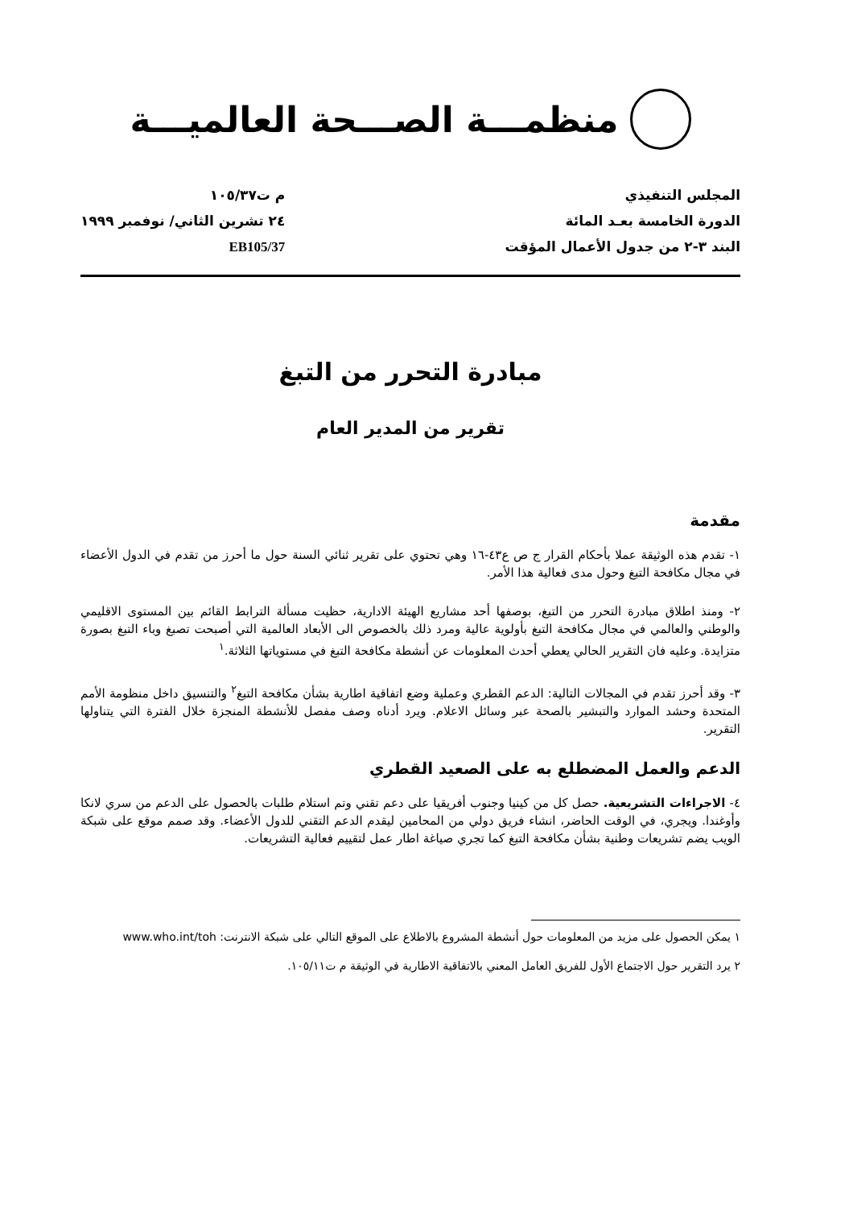منظمـــة الصـــحة العالميـــة
المجلس التنفيذي
الدورة الخامسة بعـد المائة
البند ٣-٢ من جدول الأعمال المؤقت
م ت١٠٥/٣٧
٢٤ تشرين الثاني/ نوفمبر ١٩٩٩
EB105/37
مبادرة التحرر من التبغ
تقرير من المدير العام
مقدمة
١- تقدم هذه الوثيقة عملا بأحكام القرار ج ص ع٤٣-١٦ وهي تحتوي على تقرير ثنائي السنة حول ما أحرز من تقدم في الدول الأعضاء في مجال مكافحة التبغ وحول مدى فعالية هذا الأمر.
٢- ومنذ اطلاق مبادرة التحرر من التبغ، بوصفها أحد مشاريع الهيئة الادارية، حظيت مسألة الترابط القائم بين المستوى الاقليمي والوطني والعالمي في مجال مكافحة التبغ بأولوية عالية ومرد ذلك بالخصوص الى الأبعاد العالمية التي أصبحت تصبغ وباء التبغ بصورة متزايدة. وعليه فان التقرير الحالي يعطي أحدث المعلومات عن أنشطة مكافحة التبغ في مستوياتها الثلاثة.<sup>١</sup>
٣- وقد أحرز تقدم في المجالات التالية: الدعم القطري وعملية وضع اتفاقية اطارية بشأن مكافحة التبغ<sup>٢</sup> والتنسيق داخل منظومة الأمم المتحدة وحشد الموارد والتبشير بالصحة عبر وسائل الاعلام. ويرد أدناه وصف مفصل للأنشطة المنجزة خلال الفترة التي يتناولها التقرير.
الدعم والعمل المضطلع به على الصعيد القطري
٤- الاجراءات التشريعية. حصل كل من كينيا وجنوب أفريقيا على دعم تقني وتم استلام طلبات بالحصول على الدعم من سري لانكا وأوغندا. ويجري، في الوقت الحاضر، انشاء فريق دولي من المحامين ليقدم الدعم التقني للدول الأعضاء. وقد صمم موقع على شبكة الويب يضم تشريعات وطنية بشأن مكافحة التبغ كما تجري صياغة اطار عمل لتقييم فعالية التشريعات.
١ يمكن الحصول على مزيد من المعلومات حول أنشطة المشروع بالاطلاع على الموقع التالي على شبكة الانترنت: www.who.int/toh
٢ يرد التقرير حول الاجتماع الأول للفريق العامل المعني بالاتفاقية الاطارية في الوثيقة م ت١٠٥/١١.